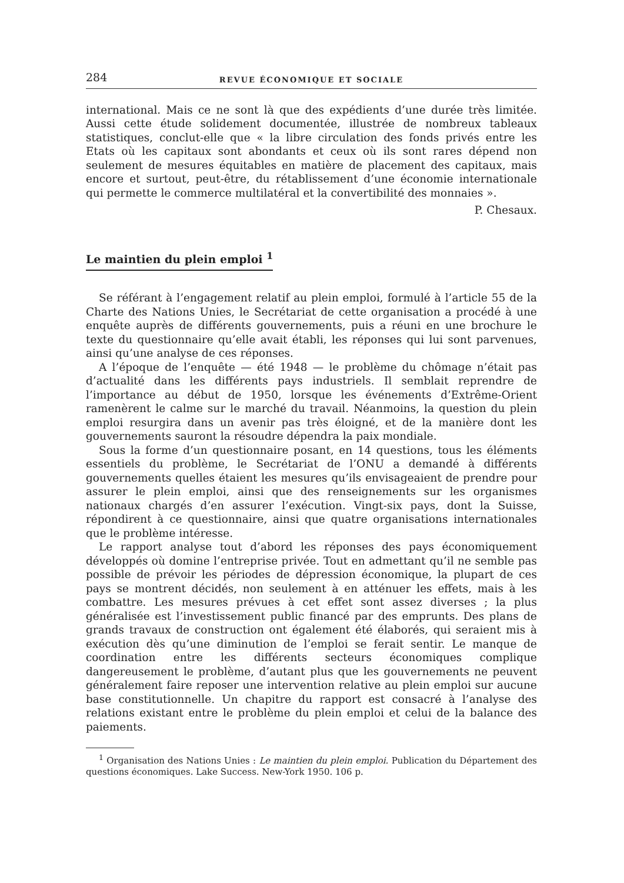284 REVUE ÉCONOMIQUE ET SOCIALE
international. Mais ce ne sont là que des expédients d’une durée très limitée. Aussi cette étude solidement documentée, illustrée de nombreux tableaux statistiques, conclut-elle que « la libre circulation des fonds privés entre les Etats où les capitaux sont abondants et ceux où ils sont rares dépend non seulement de mesures équitables en matière de placement des capitaux, mais encore et surtout, peut-être, du rétablissement d’une économie internationale qui permette le commerce multilatéral et la convertibilité des monnaies ».
P. Chesaux.
Le maintien du plein emploi <sup>1</sup>
Se référant à l’engagement relatif au plein emploi, formulé à l’article 55 de la Charte des Nations Unies, le Secrétariat de cette organisation a procédé à une enquête auprès de différents gouvernements, puis a réuni en une brochure le texte du questionnaire qu’elle avait établi, les réponses qui lui sont parvenues, ainsi qu’une analyse de ces réponses.
A l’époque de l’enquête — été 1948 — le problème du chômage n’était pas d’actualité dans les différents pays industriels. Il semblait reprendre de l’importance au début de 1950, lorsque les événements d’Extrême-Orient ramenèrent le calme sur le marché du travail. Néanmoins, la question du plein emploi resurgira dans un avenir pas très éloigné, et de la manière dont les gouvernements sauront la résoudre dépendra la paix mondiale.
Sous la forme d’un questionnaire posant, en 14 questions, tous les éléments essentiels du problème, le Secrétariat de l’ONU a demandé à différents gouvernements quelles étaient les mesures qu’ils envisageaient de prendre pour assurer le plein emploi, ainsi que des renseignements sur les organismes nationaux chargés d’en assurer l’exécution. Vingt-six pays, dont la Suisse, répondirent à ce questionnaire, ainsi que quatre organisations internationales que le problème intéresse.
Le rapport analyse tout d’abord les réponses des pays économiquement développés où domine l’entreprise privée. Tout en admettant qu’il ne semble pas possible de prévoir les périodes de dépression économique, la plupart de ces pays se montrent décidés, non seulement à en atténuer les effets, mais à les combattre. Les mesures prévues à cet effet sont assez diverses ; la plus généralisée est l’investissement public financé par des emprunts. Des plans de grands travaux de construction ont également été élaborés, qui seraient mis à exécution dès qu’une diminution de l’emploi se ferait sentir. Le manque de coordination entre les différents secteurs économiques complique dangereusement le problème, d’autant plus que les gouvernements ne peuvent généralement faire reposer une intervention relative au plein emploi sur aucune base constitutionnelle. Un chapitre du rapport est consacré à l’analyse des relations existant entre le problème du plein emploi et celui de la balance des paiements.
<sup>1</sup> Organisation des Nations Unies : Le maintien du plein emploi. Publication du Département des questions économiques. Lake Success. New-York 1950. 106 p.